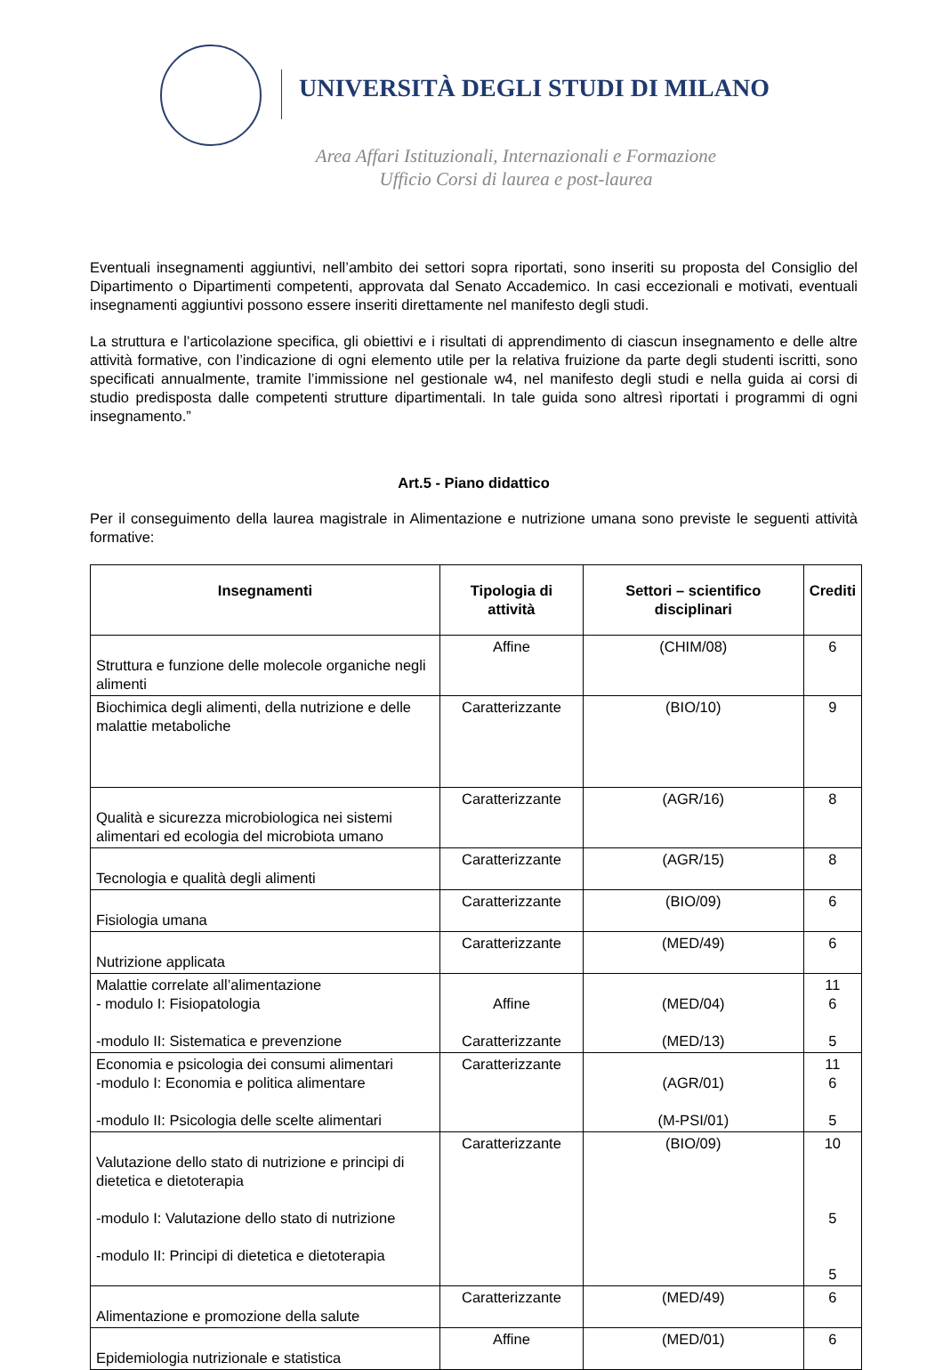UNIVERSITÀ DEGLI STUDI DI MILANO
Area Affari Istituzionali, Internazionali e Formazione
Ufficio Corsi di laurea e post-laurea
Eventuali insegnamenti aggiuntivi, nell’ambito dei settori sopra riportati, sono inseriti su proposta del Consiglio del Dipartimento o Dipartimenti competenti, approvata dal Senato Accademico. In casi eccezionali e motivati, eventuali insegnamenti aggiuntivi possono essere inseriti direttamente nel manifesto degli studi.
La struttura e l’articolazione specifica, gli obiettivi e i risultati di apprendimento di ciascun insegnamento e delle altre attività formative, con l’indicazione di ogni elemento utile per la relativa fruizione da parte degli studenti iscritti, sono specificati annualmente, tramite l’immissione nel gestionale w4, nel manifesto degli studi e nella guida ai corsi di studio predisposta dalle competenti strutture dipartimentali. In tale guida sono altresì riportati i programmi di ogni insegnamento.”
Art.5 - Piano didattico
Per il conseguimento della laurea magistrale in Alimentazione e nutrizione umana sono previste le seguenti attività formative:
| Insegnamenti | Tipologia di attività | Settori – scientifico disciplinari | Crediti |
| --- | --- | --- | --- |
| Struttura e funzione delle molecole organiche negli alimenti | Affine | (CHIM/08) | 6 |
| Biochimica degli alimenti, della nutrizione e delle malattie metaboliche | Caratterizzante | (BIO/10) | 9 |
| Qualità e sicurezza microbiologica nei sistemi alimentari ed ecologia del microbiota umano | Caratterizzante | (AGR/16) | 8 |
| Tecnologia e qualità degli alimenti | Caratterizzante | (AGR/15) | 8 |
| Fisiologia umana | Caratterizzante | (BIO/09) | 6 |
| Nutrizione applicata | Caratterizzante | (MED/49) | 6 |
| Malattie correlate all’alimentazione - modulo I: Fisiopatologia -modulo II: Sistematica e prevenzione | Affine Caratterizzante | (MED/04) (MED/13) | 11 6 5 |
| Economia e psicologia dei consumi alimentari -modulo I: Economia e politica alimentare -modulo II: Psicologia delle scelte alimentari | Caratterizzante | (AGR/01) (M-PSI/01) | 11 6 5 |
| Valutazione dello stato di nutrizione e principi di dietetica e dietoterapia -modulo I: Valutazione dello stato di nutrizione -modulo II: Principi di dietetica e dietoterapia | Caratterizzante | (BIO/09) | 10 5 5 |
| Alimentazione e promozione della salute | Caratterizzante | (MED/49) | 6 |
| Epidemiologia nutrizionale e statistica | Affine | (MED/01) | 6 |